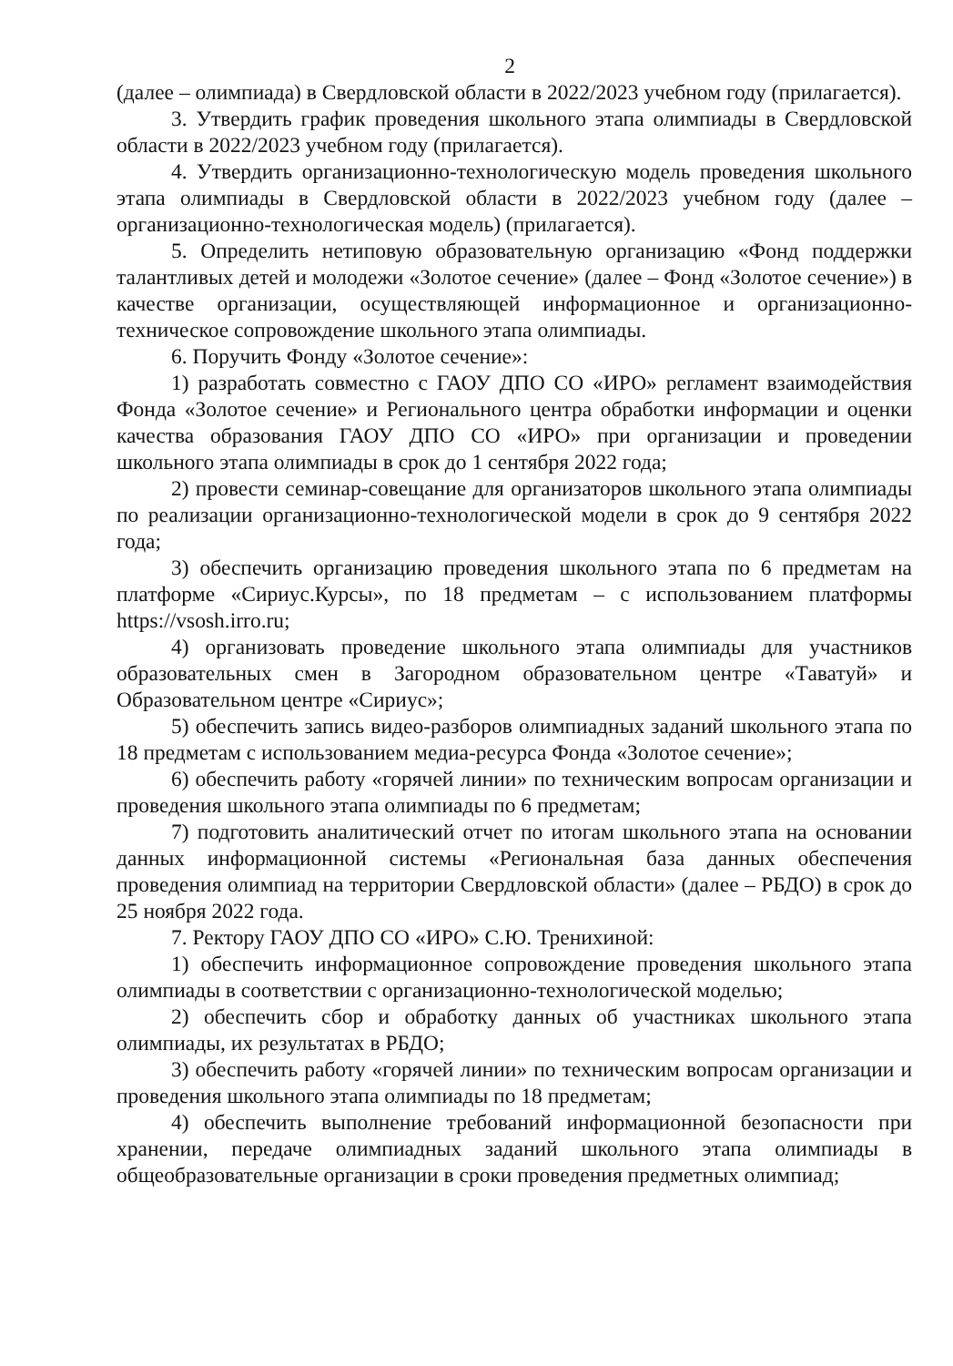2
(далее – олимпиада) в Свердловской области в 2022/2023 учебном году (прилагается).
3. Утвердить график проведения школьного этапа олимпиады в Свердловской области в 2022/2023 учебном году (прилагается).
4. Утвердить организационно-технологическую модель проведения школьного этапа олимпиады в Свердловской области в 2022/2023 учебном году (далее – организационно-технологическая модель) (прилагается).
5. Определить нетиповую образовательную организацию «Фонд поддержки талантливых детей и молодежи «Золотое сечение» (далее – Фонд «Золотое сечение») в качестве организации, осуществляющей информационное и организационно-техническое сопровождение школьного этапа олимпиады.
6. Поручить Фонду «Золотое сечение»:
1) разработать совместно с ГАОУ ДПО СО «ИРО» регламент взаимодействия Фонда «Золотое сечение» и Регионального центра обработки информации и оценки качества образования ГАОУ ДПО СО «ИРО» при организации и проведении школьного этапа олимпиады в срок до 1 сентября 2022 года;
2) провести семинар-совещание для организаторов школьного этапа олимпиады по реализации организационно-технологической модели в срок до 9 сентября 2022 года;
3) обеспечить организацию проведения школьного этапа по 6 предметам на платформе «Сириус.Курсы», по 18 предметам – с использованием платформы https://vsosh.irro.ru;
4) организовать проведение школьного этапа олимпиады для участников образовательных смен в Загородном образовательном центре «Таватуй» и Образовательном центре «Сириус»;
5) обеспечить запись видео-разборов олимпиадных заданий школьного этапа по 18 предметам с использованием медиа-ресурса Фонда «Золотое сечение»;
6) обеспечить работу «горячей линии» по техническим вопросам организации и проведения школьного этапа олимпиады по 6 предметам;
7) подготовить аналитический отчет по итогам школьного этапа на основании данных информационной системы «Региональная база данных обеспечения проведения олимпиад на территории Свердловской области» (далее – РБДО) в срок до 25 ноября 2022 года.
7. Ректору ГАОУ ДПО СО «ИРО» С.Ю. Тренихиной:
1) обеспечить информационное сопровождение проведения школьного этапа олимпиады в соответствии с организационно-технологической моделью;
2) обеспечить сбор и обработку данных об участниках школьного этапа олимпиады, их результатах в РБДО;
3) обеспечить работу «горячей линии» по техническим вопросам организации и проведения школьного этапа олимпиады по 18 предметам;
4) обеспечить выполнение требований информационной безопасности при хранении, передаче олимпиадных заданий школьного этапа олимпиады в общеобразовательные организации в сроки проведения предметных олимпиад;